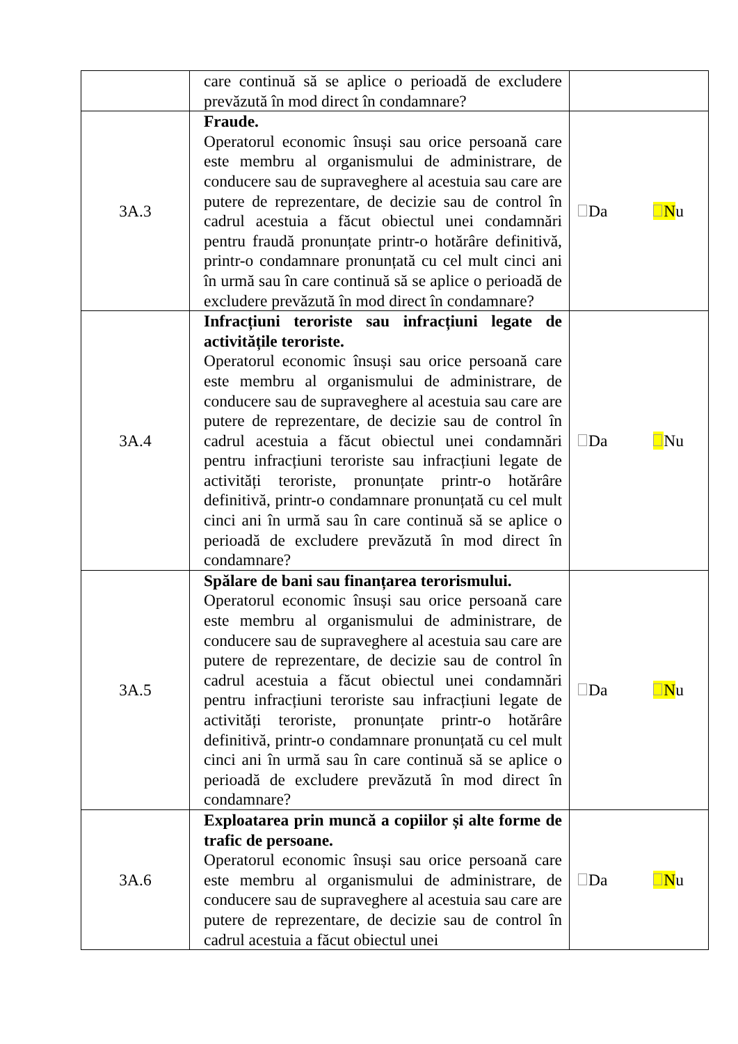| | care continuă să se aplice o perioadă de excludere prevăzută în mod direct în condamnare? | |
| 3A.3 | Fraude. Operatorul economic însuși sau orice persoană care este membru al organismului de administrare, de conducere sau de supraveghere al acestuia sau care are putere de reprezentare, de decizie sau de control în cadrul acestuia a făcut obiectul unei condamnări pentru fraudă pronunțate printr-o hotărâre definitivă, printr-o condamnare pronunțată cu cel mult cinci ani în urmă sau în care continuă să se aplice o perioadă de excludere prevăzută în mod direct în condamnare? | Da N u |
| 3A.4 | Infracțiuni teroriste sau infracțiuni legate de activitățile teroriste. Operatorul economic însuși sau orice persoană care este membru al organismului de administrare, de conducere sau de supraveghere al acestuia sau care are putere de reprezentare, de decizie sau de control în cadrul acestuia a făcut obiectul unei condamnări pentru infracțiuni teroriste sau infracțiuni legate de activități teroriste, pronunțate printr-o hotărâre definitivă, printr-o condamnare pronunțată cu cel mult cinci ani în urmă sau în care continuă să se aplice o perioadă de excludere prevăzută în mod direct în condamnare? | Da Nu |
| 3A.5 | Spălare de bani sau finanțarea terorismului. Operatorul economic însuși sau orice persoană care este membru al organismului de administrare, de conducere sau de supraveghere al acestuia sau care are putere de reprezentare, de decizie sau de control în cadrul acestuia a făcut obiectul unei condamnări pentru infracțiuni teroriste sau infracțiuni legate de activități teroriste, pronunțate printr-o hotărâre definitivă, printr-o condamnare pronunțată cu cel mult cinci ani în urmă sau în care continuă să se aplice o perioadă de excludere prevăzută în mod direct în condamnare? | Da N u |
| 3A.6 | Exploatarea prin muncă a copiilor și alte forme de trafic de persoane. Operatorul economic însuși sau orice persoană care este membru al organismului de administrare, de conducere sau de supraveghere al acestuia sau care are putere de reprezentare, de decizie sau de control în cadrul acestuia a făcut obiectul unei | Da N u |